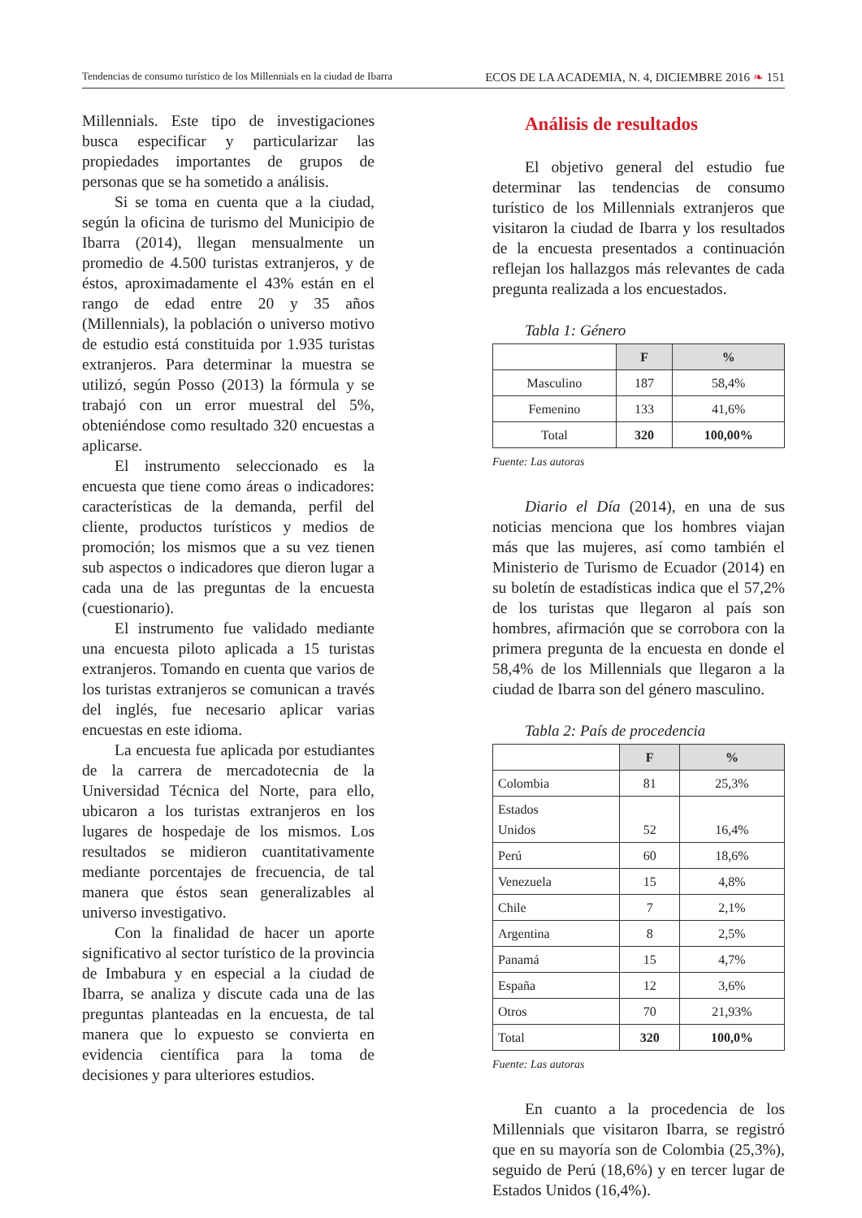Tendencias de consumo turístico de los Millennials en la ciudad de Ibarra ECOS DE LA ACADEMIA, N. 4, DICIEMBRE 2016 ❧ 151
Millennials. Este tipo de investigaciones busca especificar y particularizar las propiedades importantes de grupos de personas que se ha sometido a análisis.
Si se toma en cuenta que a la ciudad, según la oficina de turismo del Municipio de Ibarra (2014), llegan mensualmente un promedio de 4.500 turistas extranjeros, y de éstos, aproximadamente el 43% están en el rango de edad entre 20 y 35 años (Millennials), la población o universo motivo de estudio está constituida por 1.935 turistas extranjeros. Para determinar la muestra se utilizó, según Posso (2013) la fórmula y se trabajó con un error muestral del 5%, obteniéndose como resultado 320 encuestas a aplicarse.
El instrumento seleccionado es la encuesta que tiene como áreas o indicadores: características de la demanda, perfil del cliente, productos turísticos y medios de promoción; los mismos que a su vez tienen sub aspectos o indicadores que dieron lugar a cada una de las preguntas de la encuesta (cuestionario).
El instrumento fue validado mediante una encuesta piloto aplicada a 15 turistas extranjeros. Tomando en cuenta que varios de los turistas extranjeros se comunican a través del inglés, fue necesario aplicar varias encuestas en este idioma.
La encuesta fue aplicada por estudiantes de la carrera de mercadotecnia de la Universidad Técnica del Norte, para ello, ubicaron a los turistas extranjeros en los lugares de hospedaje de los mismos. Los resultados se midieron cuantitativamente mediante porcentajes de frecuencia, de tal manera que éstos sean generalizables al universo investigativo.
Con la finalidad de hacer un aporte significativo al sector turístico de la provincia de Imbabura y en especial a la ciudad de Ibarra, se analiza y discute cada una de las preguntas planteadas en la encuesta, de tal manera que lo expuesto se convierta en evidencia científica para la toma de decisiones y para ulteriores estudios.
Análisis de resultados
El objetivo general del estudio fue determinar las tendencias de consumo turístico de los Millennials extranjeros que visitaron la ciudad de Ibarra y los resultados de la encuesta presentados a continuación reflejan los hallazgos más relevantes de cada pregunta realizada a los encuestados.
Tabla 1: Género
| | F | % |
| Masculino | 187 | 58,4% |
| Femenino | 133 | 41,6% |
| Total | 320 | 100,00% |
Fuente: Las autoras
Diario el Día (2014), en una de sus noticias menciona que los hombres viajan más que las mujeres, así como también el Ministerio de Turismo de Ecuador (2014) en su boletín de estadísticas indica que el 57,2% de los turistas que llegaron al país son hombres, afirmación que se corrobora con la primera pregunta de la encuesta en donde el 58,4% de los Millennials que llegaron a la ciudad de Ibarra son del género masculino.
Tabla 2: País de procedencia
| | F | % |
| Colombia | 81 | 25,3% |
| Estados Unidos | 52 | 16,4% |
| Perú | 60 | 18,6% |
| Venezuela | 15 | 4,8% |
| Chile | 7 | 2,1% |
| Argentina | 8 | 2,5% |
| Panamá | 15 | 4,7% |
| España | 12 | 3,6% |
| Otros | 70 | 21,93% |
| Total | 320 | 100,0% |
Fuente: Las autoras
En cuanto a la procedencia de los Millennials que visitaron Ibarra, se registró que en su mayoría son de Colombia (25,3%), seguido de Perú (18,6%) y en tercer lugar de Estados Unidos (16,4%).